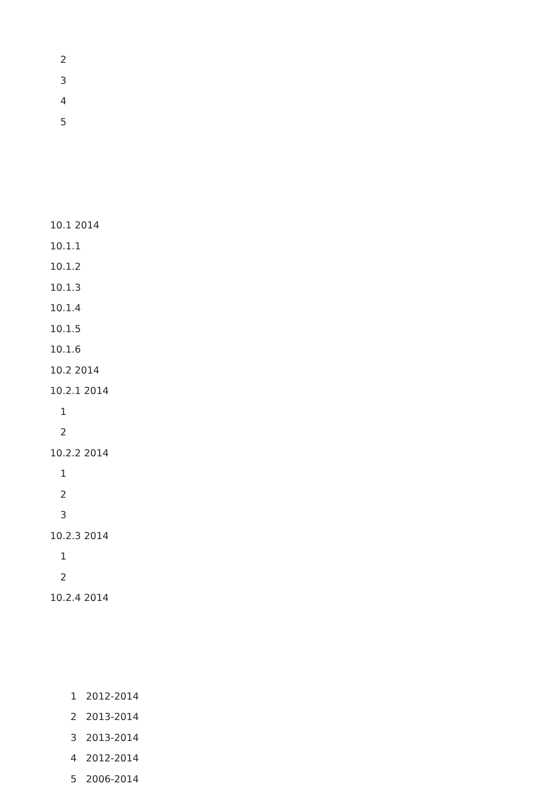2
3
4
5
10.1 2014
10.1.1
10.1.2
10.1.3
10.1.4
10.1.5
10.1.6
10.2 2014
10.2.1 2014
1
2
10.2.2 2014
1
2
3
10.2.3 2014
1
2
10.2.4 2014
1 2012-2014
2 2013-2014
3 2013-2014
4 2012-2014
5 2006-2014